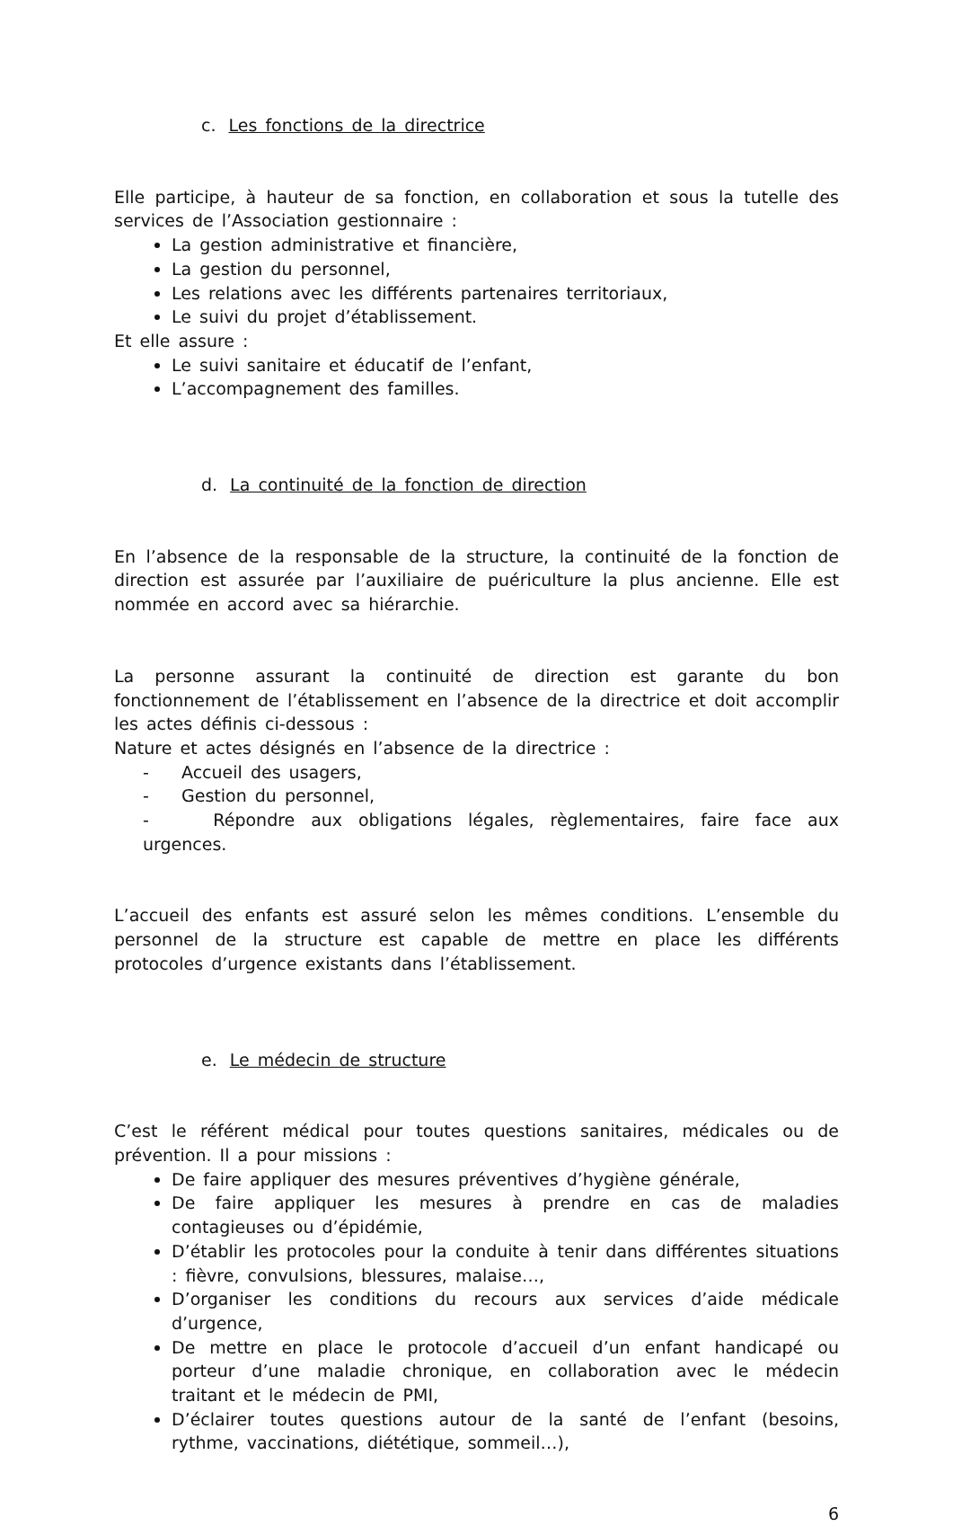c. Les fonctions de la directrice
Elle participe, à hauteur de sa fonction, en collaboration et sous la tutelle des services de l’Association gestionnaire :
La gestion administrative et financière,
La gestion du personnel,
Les relations avec les différents partenaires territoriaux,
Le suivi du projet d’établissement.
Et elle assure :
Le suivi sanitaire et éducatif de l’enfant,
L’accompagnement des familles.
d. La continuité de la fonction de direction
En l’absence de la responsable de la structure, la continuité de la fonction de direction est assurée par l’auxiliaire de puériculture la plus ancienne. Elle est nommée en accord avec sa hiérarchie.
La personne assurant la continuité de direction est garante du bon fonctionnement de l’établissement en l’absence de la directrice et doit accomplir les actes définis ci-dessous :
Nature et actes désignés en l’absence de la directrice :
- Accueil des usagers,
- Gestion du personnel,
- Répondre aux obligations légales, règlementaires, faire face aux urgences.
L’accueil des enfants est assuré selon les mêmes conditions. L’ensemble du personnel de la structure est capable de mettre en place les différents protocoles d’urgence existants dans l’établissement.
e. Le médecin de structure
C’est le référent médical pour toutes questions sanitaires, médicales ou de prévention. Il a pour missions :
De faire appliquer des mesures préventives d’hygiène générale,
De faire appliquer les mesures à prendre en cas de maladies contagieuses ou d’épidémie,
D’établir les protocoles pour la conduite à tenir dans différentes situations : fièvre, convulsions, blessures, malaise…,
D’organiser les conditions du recours aux services d’aide médicale d’urgence,
De mettre en place le protocole d’accueil d’un enfant handicapé ou porteur d’une maladie chronique, en collaboration avec le médecin traitant et le médecin de PMI,
D’éclairer toutes questions autour de la santé de l’enfant (besoins, rythme, vaccinations, diététique, sommeil…),
6